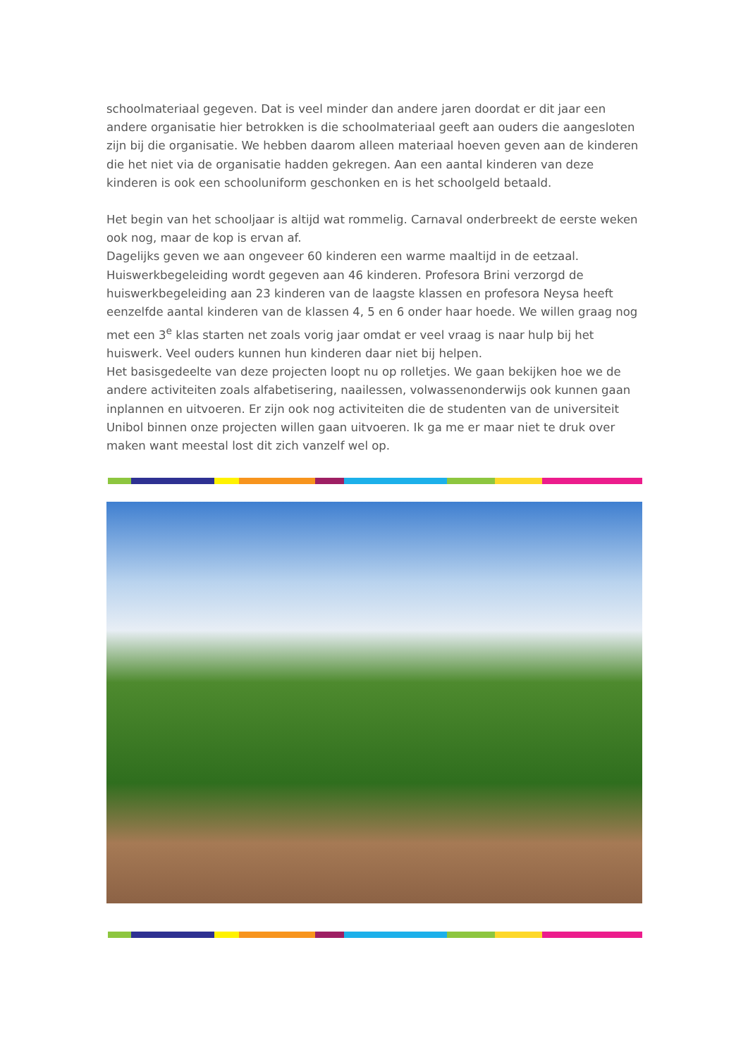schoolmateriaal gegeven. Dat is veel minder dan andere jaren doordat er dit jaar een andere organisatie hier betrokken is die schoolmateriaal geeft aan ouders die aangesloten zijn bij die organisatie. We hebben daarom alleen materiaal hoeven geven aan de kinderen die het niet via de organisatie hadden gekregen. Aan een aantal kinderen van deze kinderen is ook een schooluniform geschonken en is het schoolgeld betaald.
Het begin van het schooljaar is altijd wat rommelig. Carnaval onderbreekt de eerste weken ook nog, maar de kop is ervan af.
Dagelijks geven we aan ongeveer 60 kinderen een warme maaltijd in de eetzaal.
Huiswerkbegeleiding wordt gegeven aan 46 kinderen. Profesora Brini verzorgd de huiswerkbegeleiding aan 23 kinderen van de laagste klassen en profesora Neysa heeft eenzelfde aantal kinderen van de klassen 4, 5 en 6 onder haar hoede. We willen graag nog met een 3<sup>e</sup> klas starten net zoals vorig jaar omdat er veel vraag is naar hulp bij het huiswerk. Veel ouders kunnen hun kinderen daar niet bij helpen.
Het basisgedeelte van deze projecten loopt nu op rolletjes. We gaan bekijken hoe we de andere activiteiten zoals alfabetisering, naailessen, volwassenonderwijs ook kunnen gaan inplannen en uitvoeren. Er zijn ook nog activiteiten die de studenten van de universiteit Unibol binnen onze projecten willen gaan uitvoeren. Ik ga me er maar niet te druk over maken want meestal lost dit zich vanzelf wel op.